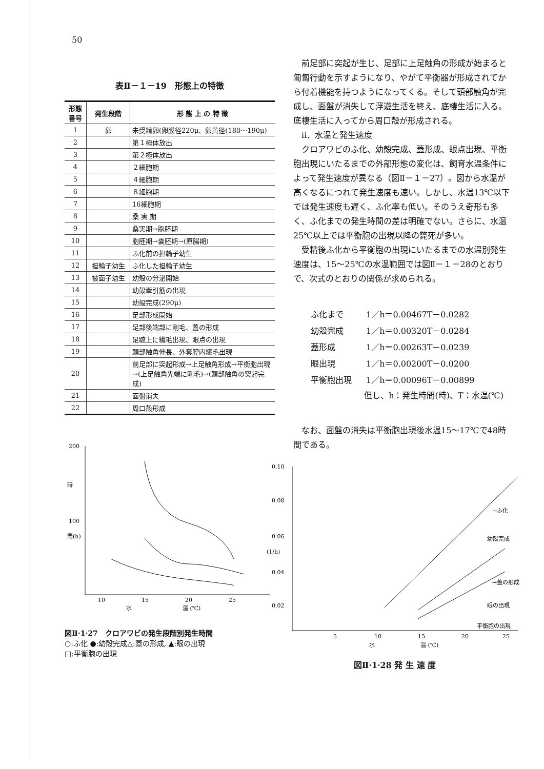50
表Ⅱ－１－19　形態上の特徴
| 形態番号 | 発生段階 | 形 態 上 の 特 徴 |
| --- | --- | --- |
| 1 | 卵 | 未受精卵(卵膜径220μ、卵黄径(180～190μ) |
| 2 | | 第１極体放出 |
| 3 | | 第２極体放出 |
| 4 | | ２細胞期 |
| 5 | | ４細胞期 |
| 6 | | ８細胞期 |
| 7 | | 16細胞期 |
| 8 | | 桑 実 期 |
| 9 | | 桑実期→胞胚期 |
| 10 | | 胞胚期→嚢胚期→(原腸期) |
| 11 | | ふ化前の担輪子幼生 |
| 12 | 担輪子幼生 | ふ化した担輪子幼生 |
| 13 | 被面子幼生 | 幼殻の分泌開始 |
| 14 | | 幼殻牽引筋の出現 |
| 15 | | 幼殻完成(290μ) |
| 16 | | 足部形成開始 |
| 17 | | 足部後端部に剛毛、蓋の形成 |
| 18 | | 足蹠上に繊毛出現、眼点の出現 |
| 19 | | 頭部触角伸長、外套腔内繊毛出現 |
| 20 | | 前足部に突起形成→上足触角形成→平衡胞出現→(上足触角先端に剛毛)→(頭部触角の突起完成) |
| 21 | | 面盤消失 |
| 22 | | 周口殻形成 |
前足部に突起が生じ、足部に上足触角の形成が始まると匍匐行動を示すようになり、やがて平衡器が形成されてから付着機能を持つようになってくる。そして頭部触角が完成し、面盤が消失して浮遊生活を終え、底棲生活に入る。底棲生活に入ってから周口殻が形成される。
ⅱ．水温と発生速度
クロアワビのふ化、幼殻完成、蓋形成、眼点出現、平衡胞出現にいたるまでの外部形態の変化は、飼育水温条件によって発生速度が異なる（図Ⅱ－１－27）。図から水温が高くなるにつれて発生速度も速い。しかし、水温13℃以下では発生速度も遅く、ふ化率も低い。そのうえ奇形も多く、ふ化までの発生時間の差は明確でない。さらに、水温25℃以上では平衡胞の出現以降の斃死が多い。
受精後ふ化から平衡胞の出現にいたるまでの水温別発生速度は、15～25℃の水温範囲では図Ⅱ－１－28のとおりで、次式のとおりの関係が求められる。
| ふ化まで | 1／h＝0.00467T－0.0282 |
| 幼殻完成 | 1／h＝0.00320T－0.0284 |
| 蓋形成 | 1／h＝0.00263T－0.0239 |
| 眼出現 | 1／h＝0.00200T－0.0200 |
| 平衡胞出現 | 1／h＝0.00096T－0.00899 |
但し、h：発生時間(時)、T：水温(℃)
なお、面盤の消失は平衡胞出現後水温15～17℃で48時間である。
200
100
時
間(h)
10
15
20
25
水
温 (℃)
図Ⅱ·1·27　クロアワビの発生段階別発生時間
○:ふ化 ●:幼殻完成△:蓋の形成, ▲:眼の出現
□:平衡胞の出現
0.10
0.08
0.06
0.04
0.02
(1/h)
5
10
15
20
25
水
温 (℃)
→ふ化
幼殻完成
→蓋の形成
眼の出現
平衡胞の出現
図Ⅱ·1·28 発 生 速 度